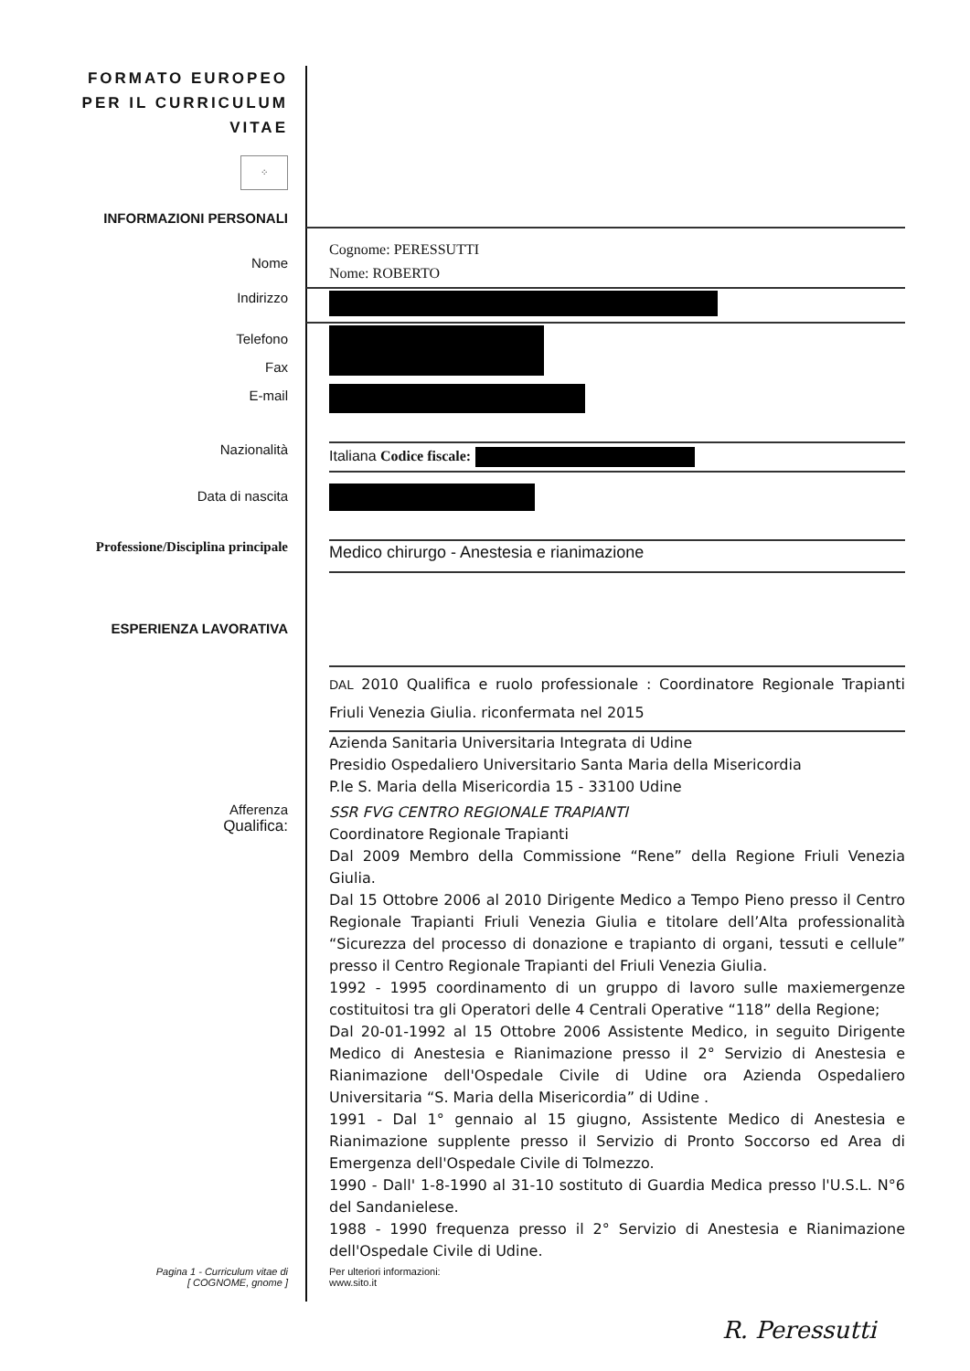| FORMATO EUROPEO PER IL CURRICULUM VITAE ⁘ | |
| INFORMAZIONI PERSONALI | |
| Nome | Cognome: PERESSUTTI Nome: ROBERTO |
| Indirizzo | |
| Telefono Fax E-mail | |
| Nazionalità | Italiana Codice fiscale: |
| Data di nascita | |
| Professione/Disciplina principale | Medico chirurgo - Anestesia e rianimazione |
| ESPERIENZA LAVORATIVA | |
| | DAL 2010 Qualifica e ruolo professionale : Coordinatore Regionale Trapianti Friuli Venezia Giulia. riconfermata nel 2015 Azienda Sanitaria Universitaria Integrata di Udine Presidio Ospedaliero Universitario Santa Maria della Misericordia P.le S. Maria della Misericordia 15 - 33100 Udine |
| Afferenza Qualifica: | SSR FVG CENTRO REGIONALE TRAPIANTI Coordinatore Regionale Trapianti Dal 2009 Membro della Commissione “Rene” della Regione Friuli Venezia Giulia. Dal 15 Ottobre 2006 al 2010 Dirigente Medico a Tempo Pieno presso il Centro Regionale Trapianti Friuli Venezia Giulia e titolare dell’Alta professionalità “Sicurezza del processo di donazione e trapianto di organi, tessuti e cellule” presso il Centro Regionale Trapianti del Friuli Venezia Giulia. 1992 - 1995 coordinamento di un gruppo di lavoro sulle maxiemergenze costituitosi tra gli Operatori delle 4 Centrali Operative “118” della Regione; Dal 20-01-1992 al 15 Ottobre 2006 Assistente Medico, in seguito Dirigente Medico di Anestesia e Rianimazione presso il 2° Servizio di Anestesia e Rianimazione dell'Ospedale Civile di Udine ora Azienda Ospedaliero Universitaria “S. Maria della Misericordia” di Udine . 1991 - Dal 1° gennaio al 15 giugno, Assistente Medico di Anestesia e Rianimazione supplente presso il Servizio di Pronto Soccorso ed Area di Emergenza dell'Ospedale Civile di Tolmezzo. 1990 - Dall' 1-8-1990 al 31-10 sostituto di Guardia Medica presso l'U.S.L. N°6 del Sandanielese. 1988 - 1990 frequenza presso il 2° Servizio di Anestesia e Rianimazione dell'Ospedale Civile di Udine. |
| Pagina 1 - Curriculum vitae di [ COGNOME, gnome ] | Per ulteriori informazioni: www.sito.it |
R. Peressutti